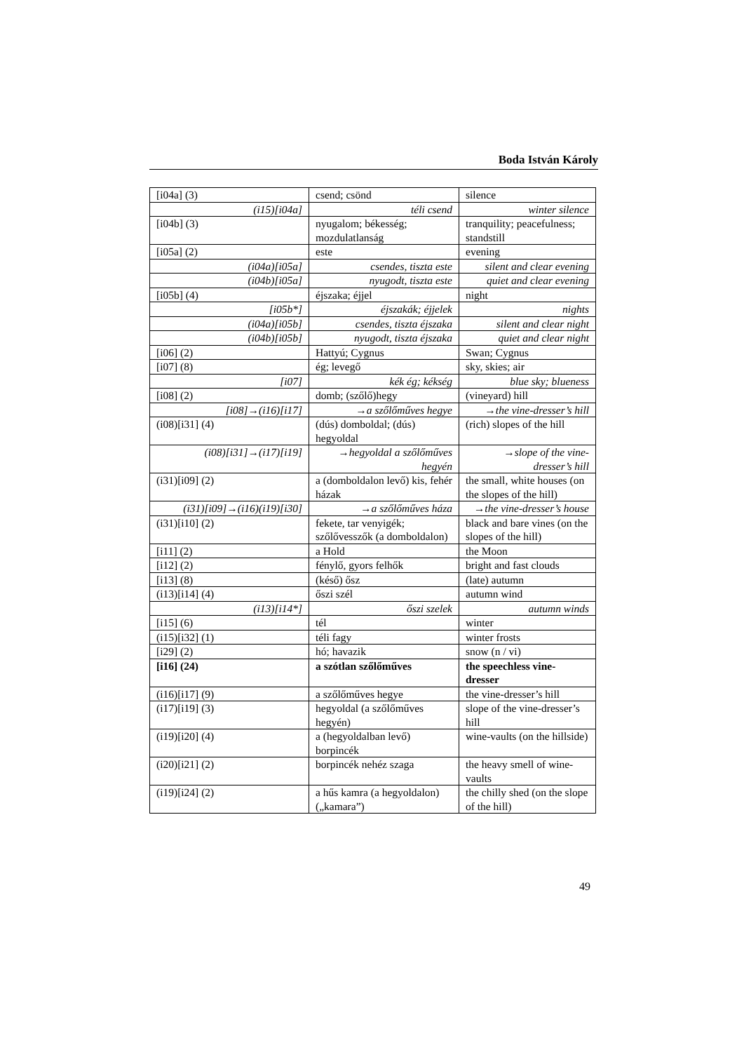Boda István Károly
| [i04a] (3) | csend; csönd | silence |
| (i15)[i04a] | téli csend | winter silence |
| [i04b] (3) | nyugalom; békesség; mozdulatlanság | tranquility; peacefulness; standstill |
| [i05a] (2) | este | evening |
| (i04a)[i05a] | csendes, tiszta este | silent and clear evening |
| (i04b)[i05a] | nyugodt, tiszta este | quiet and clear evening |
| [i05b] (4) | éjszaka; éjjel | night |
| [i05b*] | éjszakák; éjjelek | nights |
| (i04a)[i05b] | csendes, tiszta éjszaka | silent and clear night |
| (i04b)[i05b] | nyugodt, tiszta éjszaka | quiet and clear night |
| [i06] (2) | Hattyú; Cygnus | Swan; Cygnus |
| [i07] (8) | ég; levegő | sky, skies; air |
| [i07] | kék ég; kékség | blue sky; blueness |
| [i08] (2) | domb; (szőlő)hegy | (vineyard) hill |
| [i08]→(i16)[i17] | →a szőlőműves hegye | →the vine-dresser’s hill |
| (i08)[i31] (4) | (dús) domboldal; (dús) hegyoldal | (rich) slopes of the hill |
| (i08)[i31]→(i17)[i19] | →hegyoldal a szőlőműves hegyén | →slope of the vine-dresser’s hill |
| (i31)[i09] (2) | a (domboldalon levő) kis, fehér házak | the small, white houses (on the slopes of the hill) |
| (i31)[i09]→(i16)(i19)[i30] | →a szőlőműves háza | →the vine-dresser’s house |
| (i31)[i10] (2) | fekete, tar venyigék; szőlővesszők (a domboldalon) | black and bare vines (on the slopes of the hill) |
| [i11] (2) | a Hold | the Moon |
| [i12] (2) | fénylő, gyors felhők | bright and fast clouds |
| [i13] (8) | (késő) ősz | (late) autumn |
| (i13)[i14] (4) | őszi szél | autumn wind |
| (i13)[i14*] | őszi szelek | autumn winds |
| [i15] (6) | tél | winter |
| (i15)[i32] (1) | téli fagy | winter frosts |
| [i29] (2) | hó; havazik | snow (n / vi) |
| [i16] (24) | a szótlan szőlőműves | the speechless vine-dresser |
| (i16)[i17] (9) | a szőlőműves hegye | the vine-dresser’s hill |
| (i17)[i19] (3) | hegyoldal (a szőlőműves hegyén) | slope of the vine-dresser’s hill |
| (i19)[i20] (4) | a (hegyoldalban levő) borpincék | wine-vaults (on the hillside) |
| (i20)[i21] (2) | borpincék nehéz szaga | the heavy smell of wine-vaults |
| (i19)[i24] (2) | a hűs kamra (a hegyoldalon) („kamara”) | the chilly shed (on the slope of the hill) |
49